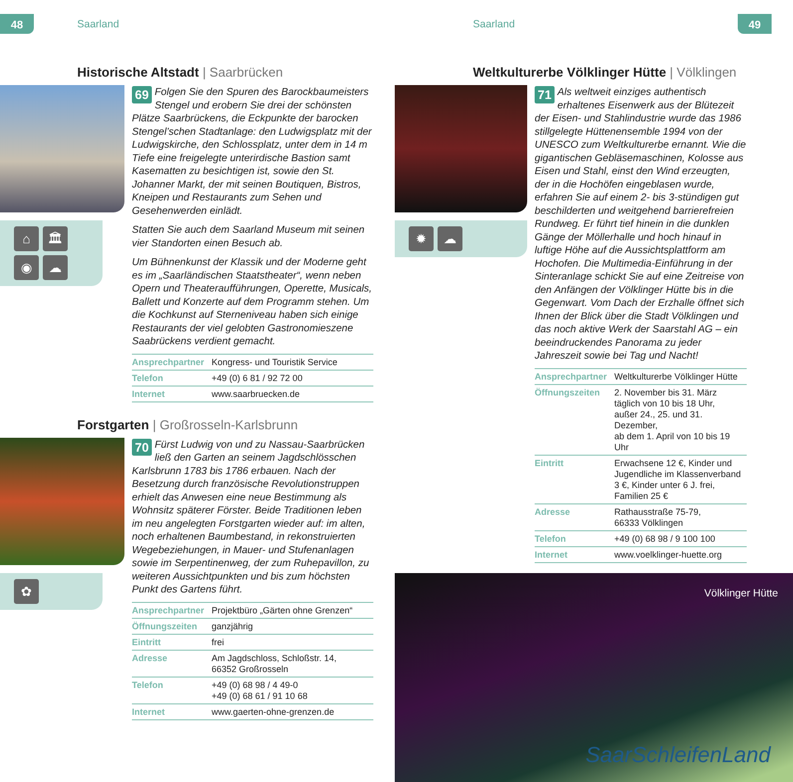48 Saarland
Historische Altstadt | Saarbrücken
⌂
🏛
◉
☁
69 Folgen Sie den Spuren des Barockbaumeisters Stengel und erobern Sie drei der schönsten Plätze Saarbrückens, die Eckpunkte der barocken Stengel’schen Stadtanlage: den Ludwigsplatz mit der Ludwigskirche, den Schlossplatz, unter dem in 14 m Tiefe eine freigelegte unterirdische Bastion samt Kasematten zu besichtigen ist, sowie den St. Johanner Markt, der mit seinen Boutiquen, Bistros, Kneipen und Restaurants zum Sehen und Gesehenwerden einlädt.
Statten Sie auch dem Saarland Museum mit seinen vier Standorten einen Besuch ab.
Um Bühnenkunst der Klassik und der Moderne geht es im „Saarländischen Staatstheater“, wenn neben Opern und Theateraufführungen, Operette, Musicals, Ballett und Konzerte auf dem Programm stehen. Um die Kochkunst auf Sterneniveau haben sich einige Restaurants der viel gelobten Gastronomieszene Saabrückens verdient gemacht.
| Ansprechpartner | Kongress- und Touristik Service |
| Telefon | +49 (0) 6 81 / 92 72 00 |
| Internet | www.saarbruecken.de |
Forstgarten | Großrosseln-Karlsbrunn
✿
70 Fürst Ludwig von und zu Nassau-Saarbrücken ließ den Garten an seinem Jagdschlösschen Karlsbrunn 1783 bis 1786 erbauen. Nach der Besetzung durch französische Revolutionstruppen erhielt das Anwesen eine neue Bestimmung als Wohnsitz späterer Förster. Beide Traditionen leben im neu angelegten Forstgarten wieder auf: im alten, noch erhaltenen Baumbestand, in rekonstruierten Wegebeziehungen, in Mauer- und Stufenanlagen sowie im Serpentinenweg, der zum Ruhepavillon, zu weiteren Aussichtpunkten und bis zum höchsten Punkt des Gartens führt.
| Ansprechpartner | Projektbüro „Gärten ohne Grenzen“ |
| Öffnungszeiten | ganzjährig |
| Eintritt | frei |
| Adresse | Am Jagdschloss, Schloßstr. 14, 66352 Großrosseln |
| Telefon | +49 (0) 68 98 / 4 49-0 +49 (0) 68 61 / 91 10 68 |
| Internet | www.gaerten-ohne-grenzen.de |
Saarland 49
Weltkulturerbe Völklinger Hütte | Völklingen
✹
☁
71 Als weltweit einziges authentisch erhaltenes Eisenwerk aus der Blütezeit der Eisen- und Stahlindustrie wurde das 1986 stillgelegte Hüttenensemble 1994 von der UNESCO zum Weltkulturerbe ernannt. Wie die gigantischen Gebläsemaschinen, Kolosse aus Eisen und Stahl, einst den Wind erzeugten, der in die Hochöfen eingeblasen wurde, erfahren Sie auf einem 2- bis 3-stündigen gut beschilderten und weitgehend barrierefreien Rundweg. Er führt tief hinein in die dunklen Gänge der Möllerhalle und hoch hinauf in luftige Höhe auf die Aussichtsplattform am Hochofen. Die Multimedia-Einführung in der Sinteranlage schickt Sie auf eine Zeitreise von den Anfängen der Völklinger Hütte bis in die Gegenwart. Vom Dach der Erzhalle öffnet sich Ihnen der Blick über die Stadt Völklingen und das noch aktive Werk der Saarstahl AG – ein beeindruckendes Panorama zu jeder Jahreszeit sowie bei Tag und Nacht!
| Ansprechpartner | Weltkulturerbe Völklinger Hütte |
| Öffnungszeiten | 2. November bis 31. März täglich von 10 bis 18 Uhr, außer 24., 25. und 31. Dezember, ab dem 1. April von 10 bis 19 Uhr |
| Eintritt | Erwachsene 12 €, Kinder und Jugendliche im Klassenverband 3 €, Kinder unter 6 J. frei, Familien 25 € |
| Adresse | Rathausstraße 75-79, 66333 Völklingen |
| Telefon | +49 (0) 68 98 / 9 100 100 |
| Internet | www.voelklinger-huette.org |
Völklinger Hütte
SaarSchleifenLand